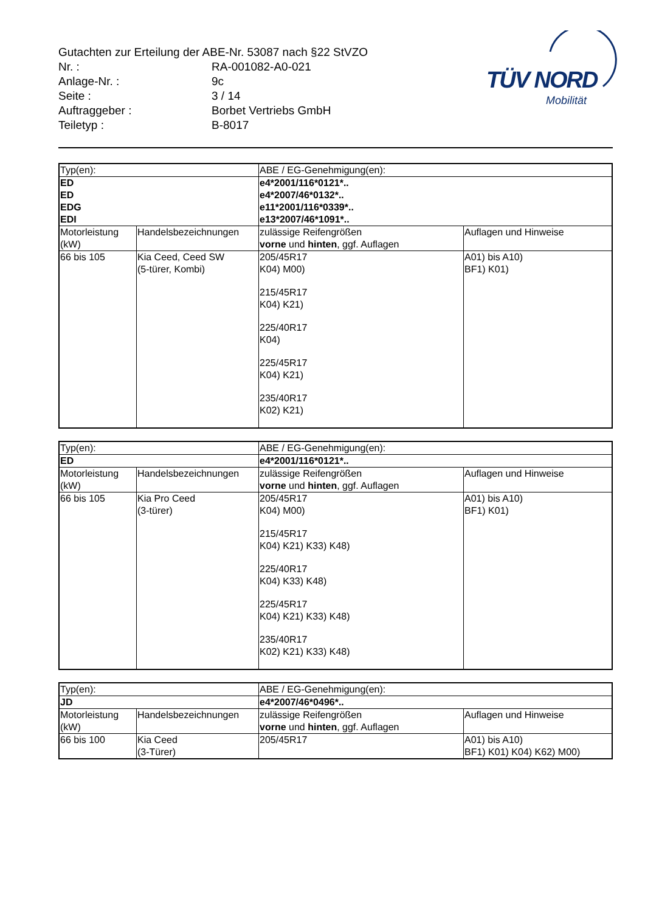Gutachten zur Erteilung der ABE-Nr. 53087 nach §22 StVZO
Nr. : RA-001082-A0-021
Anlage-Nr. : 9c
Seite : 3 / 14
Auftraggeber : Borbet Vertriebs GmbH
Teiletyp : B-8017
TÜV NORD
Mobilität
| Typ(en): | | ABE / EG-Genehmigung(en): | |
| ED ED EDG EDI | | e4*2001/116*0121*.. e4*2007/46*0132*.. e11*2001/116*0339*.. e13*2007/46*1091*.. | |
| Motorleistung (kW) | Handelsbezeichnungen | zulässige Reifengrößen vorne und hinten , ggf. Auflagen | Auflagen und Hinweise |
| 66 bis 105 | Kia Ceed, Ceed SW (5-türer, Kombi) | 205/45R17 K04) M00) 215/45R17 K04) K21) 225/40R17 K04) 225/45R17 K04) K21) 235/40R17 K02) K21) | A01) bis A10) BF1) K01) |
| Typ(en): | | ABE / EG-Genehmigung(en): | |
| ED | | e4*2001/116*0121*.. | |
| Motorleistung (kW) | Handelsbezeichnungen | zulässige Reifengrößen vorne und hinten , ggf. Auflagen | Auflagen und Hinweise |
| 66 bis 105 | Kia Pro Ceed (3-türer) | 205/45R17 K04) M00) 215/45R17 K04) K21) K33) K48) 225/40R17 K04) K33) K48) 225/45R17 K04) K21) K33) K48) 235/40R17 K02) K21) K33) K48) | A01) bis A10) BF1) K01) |
| Typ(en): | | ABE / EG-Genehmigung(en): | |
| JD | | e4*2007/46*0496*.. | |
| Motorleistung (kW) | Handelsbezeichnungen | zulässige Reifengrößen vorne und hinten , ggf. Auflagen | Auflagen und Hinweise |
| 66 bis 100 | Kia Ceed (3-Türer) | 205/45R17 | A01) bis A10) BF1) K01) K04) K62) M00) |